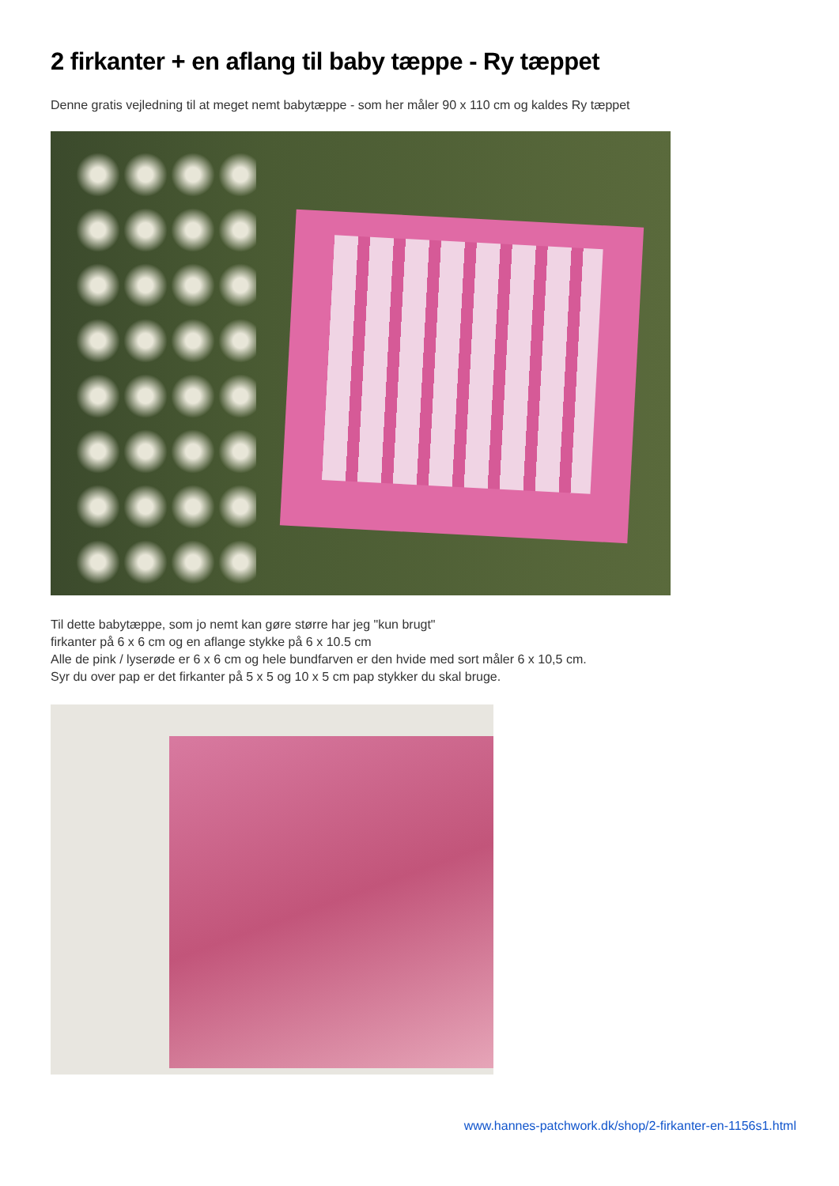2 firkanter + en aflang til baby tæppe - Ry tæppet
Denne gratis vejledning til at meget nemt babytæppe - som her måler 90 x 110 cm og kaldes Ry tæppet
Til dette babytæppe, som jo nemt kan gøre større har jeg "kun brugt"
firkanter på 6 x 6 cm og en aflange stykke på 6 x 10.5 cm
Alle de pink / lyserøde er 6 x 6 cm og hele bundfarven er den hvide med sort måler 6 x 10,5 cm.
Syr du over pap er det firkanter på 5 x 5 og 10 x 5 cm pap stykker du skal bruge.
www.hannes-patchwork.dk/shop/2-firkanter-en-1156s1.html